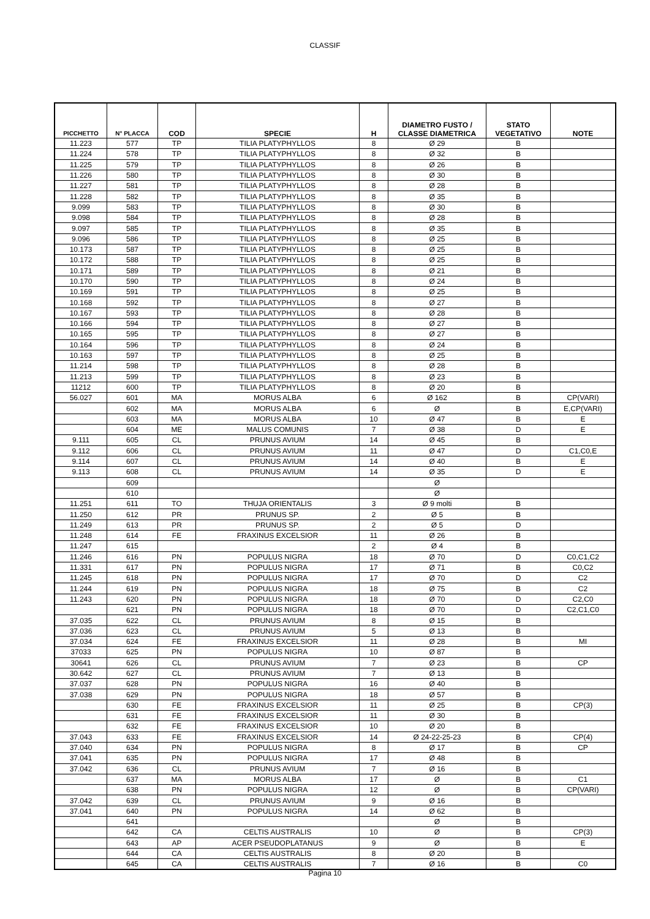CLASSIF
| PICCHETTO | N° PLACCA | COD | SPECIE | H | DIAMETRO FUSTO / CLASSE DIAMETRICA | STATO VEGETATIVO | NOTE |
| --- | --- | --- | --- | --- | --- | --- | --- |
| 11.223 | 577 | TP | TILIA PLATYPHYLLOS | 8 | Ø 29 | B | |
| 11.224 | 578 | TP | TILIA PLATYPHYLLOS | 8 | Ø 32 | B | |
| 11.225 | 579 | TP | TILIA PLATYPHYLLOS | 8 | Ø 26 | B | |
| 11.226 | 580 | TP | TILIA PLATYPHYLLOS | 8 | Ø 30 | B | |
| 11.227 | 581 | TP | TILIA PLATYPHYLLOS | 8 | Ø 28 | B | |
| 11.228 | 582 | TP | TILIA PLATYPHYLLOS | 8 | Ø 35 | B | |
| 9.099 | 583 | TP | TILIA PLATYPHYLLOS | 8 | Ø 30 | B | |
| 9.098 | 584 | TP | TILIA PLATYPHYLLOS | 8 | Ø 28 | B | |
| 9.097 | 585 | TP | TILIA PLATYPHYLLOS | 8 | Ø 35 | B | |
| 9.096 | 586 | TP | TILIA PLATYPHYLLOS | 8 | Ø 25 | B | |
| 10.173 | 587 | TP | TILIA PLATYPHYLLOS | 8 | Ø 25 | B | |
| 10.172 | 588 | TP | TILIA PLATYPHYLLOS | 8 | Ø 25 | B | |
| 10.171 | 589 | TP | TILIA PLATYPHYLLOS | 8 | Ø 21 | B | |
| 10.170 | 590 | TP | TILIA PLATYPHYLLOS | 8 | Ø 24 | B | |
| 10.169 | 591 | TP | TILIA PLATYPHYLLOS | 8 | Ø 25 | B | |
| 10.168 | 592 | TP | TILIA PLATYPHYLLOS | 8 | Ø 27 | B | |
| 10.167 | 593 | TP | TILIA PLATYPHYLLOS | 8 | Ø 28 | B | |
| 10.166 | 594 | TP | TILIA PLATYPHYLLOS | 8 | Ø 27 | B | |
| 10.165 | 595 | TP | TILIA PLATYPHYLLOS | 8 | Ø 27 | B | |
| 10.164 | 596 | TP | TILIA PLATYPHYLLOS | 8 | Ø 24 | B | |
| 10.163 | 597 | TP | TILIA PLATYPHYLLOS | 8 | Ø 25 | B | |
| 11.214 | 598 | TP | TILIA PLATYPHYLLOS | 8 | Ø 28 | B | |
| 11.213 | 599 | TP | TILIA PLATYPHYLLOS | 8 | Ø 23 | B | |
| 11212 | 600 | TP | TILIA PLATYPHYLLOS | 8 | Ø 20 | B | |
| 56.027 | 601 | MA | MORUS ALBA | 6 | Ø 162 | B | CP(VARI) |
| | 602 | MA | MORUS ALBA | 6 | Ø | B | E,CP(VARI) |
| | 603 | MA | MORUS ALBA | 10 | Ø 47 | B | E |
| | 604 | ME | MALUS COMUNIS | 7 | Ø 38 | D | E |
| 9.111 | 605 | CL | PRUNUS AVIUM | 14 | Ø 45 | B | |
| 9.112 | 606 | CL | PRUNUS AVIUM | 11 | Ø 47 | D | C1,C0,E |
| 9.114 | 607 | CL | PRUNUS AVIUM | 14 | Ø 40 | B | E |
| 9.113 | 608 | CL | PRUNUS AVIUM | 14 | Ø 35 | D | E |
| | 609 | | | | Ø | | |
| | 610 | | | | Ø | | |
| 11.251 | 611 | TO | THUJA ORIENTALIS | 3 | Ø 9 molti | B | |
| 11.250 | 612 | PR | PRUNUS SP. | 2 | Ø 5 | B | |
| 11.249 | 613 | PR | PRUNUS SP. | 2 | Ø 5 | D | |
| 11.248 | 614 | FE | FRAXINUS EXCELSIOR | 11 | Ø 26 | B | |
| 11.247 | 615 | | | 2 | Ø 4 | B | |
| 11.246 | 616 | PN | POPULUS NIGRA | 18 | Ø 70 | D | C0,C1,C2 |
| 11.331 | 617 | PN | POPULUS NIGRA | 17 | Ø 71 | B | C0,C2 |
| 11.245 | 618 | PN | POPULUS NIGRA | 17 | Ø 70 | D | C2 |
| 11.244 | 619 | PN | POPULUS NIGRA | 18 | Ø 75 | B | C2 |
| 11.243 | 620 | PN | POPULUS NIGRA | 18 | Ø 70 | D | C2,C0 |
| | 621 | PN | POPULUS NIGRA | 18 | Ø 70 | D | C2,C1,C0 |
| 37.035 | 622 | CL | PRUNUS AVIUM | 8 | Ø 15 | B | |
| 37.036 | 623 | CL | PRUNUS AVIUM | 5 | Ø 13 | B | |
| 37.034 | 624 | FE | FRAXINUS EXCELSIOR | 11 | Ø 28 | B | MI |
| 37033 | 625 | PN | POPULUS NIGRA | 10 | Ø 87 | B | |
| 30641 | 626 | CL | PRUNUS AVIUM | 7 | Ø 23 | B | CP |
| 30.642 | 627 | CL | PRUNUS AVIUM | 7 | Ø 13 | B | |
| 37.037 | 628 | PN | POPULUS NIGRA | 16 | Ø 40 | B | |
| 37.038 | 629 | PN | POPULUS NIGRA | 18 | Ø 57 | B | |
| | 630 | FE | FRAXINUS EXCELSIOR | 11 | Ø 25 | B | CP(3) |
| | 631 | FE | FRAXINUS EXCELSIOR | 11 | Ø 30 | B | |
| | 632 | FE | FRAXINUS EXCELSIOR | 10 | Ø 20 | B | |
| 37.043 | 633 | FE | FRAXINUS EXCELSIOR | 14 | Ø 24-22-25-23 | B | CP(4) |
| 37.040 | 634 | PN | POPULUS NIGRA | 8 | Ø 17 | B | CP |
| 37.041 | 635 | PN | POPULUS NIGRA | 17 | Ø 48 | B | |
| 37.042 | 636 | CL | PRUNUS AVIUM | 7 | Ø 16 | B | |
| | 637 | MA | MORUS ALBA | 17 | Ø | B | C1 |
| | 638 | PN | POPULUS NIGRA | 12 | Ø | B | CP(VARI) |
| 37.042 | 639 | CL | PRUNUS AVIUM | 9 | Ø 16 | B | |
| 37.041 | 640 | PN | POPULUS NIGRA | 14 | Ø 62 | B | |
| | 641 | | | | Ø | B | |
| | 642 | CA | CELTIS AUSTRALIS | 10 | Ø | B | CP(3) |
| | 643 | AP | ACER PSEUDOPLATANUS | 9 | Ø | B | E |
| | 644 | CA | CELTIS AUSTRALIS | 8 | Ø 20 | B | |
| | 645 | CA | CELTIS AUSTRALIS | 7 | Ø 16 | B | C0 |
Pagina 10